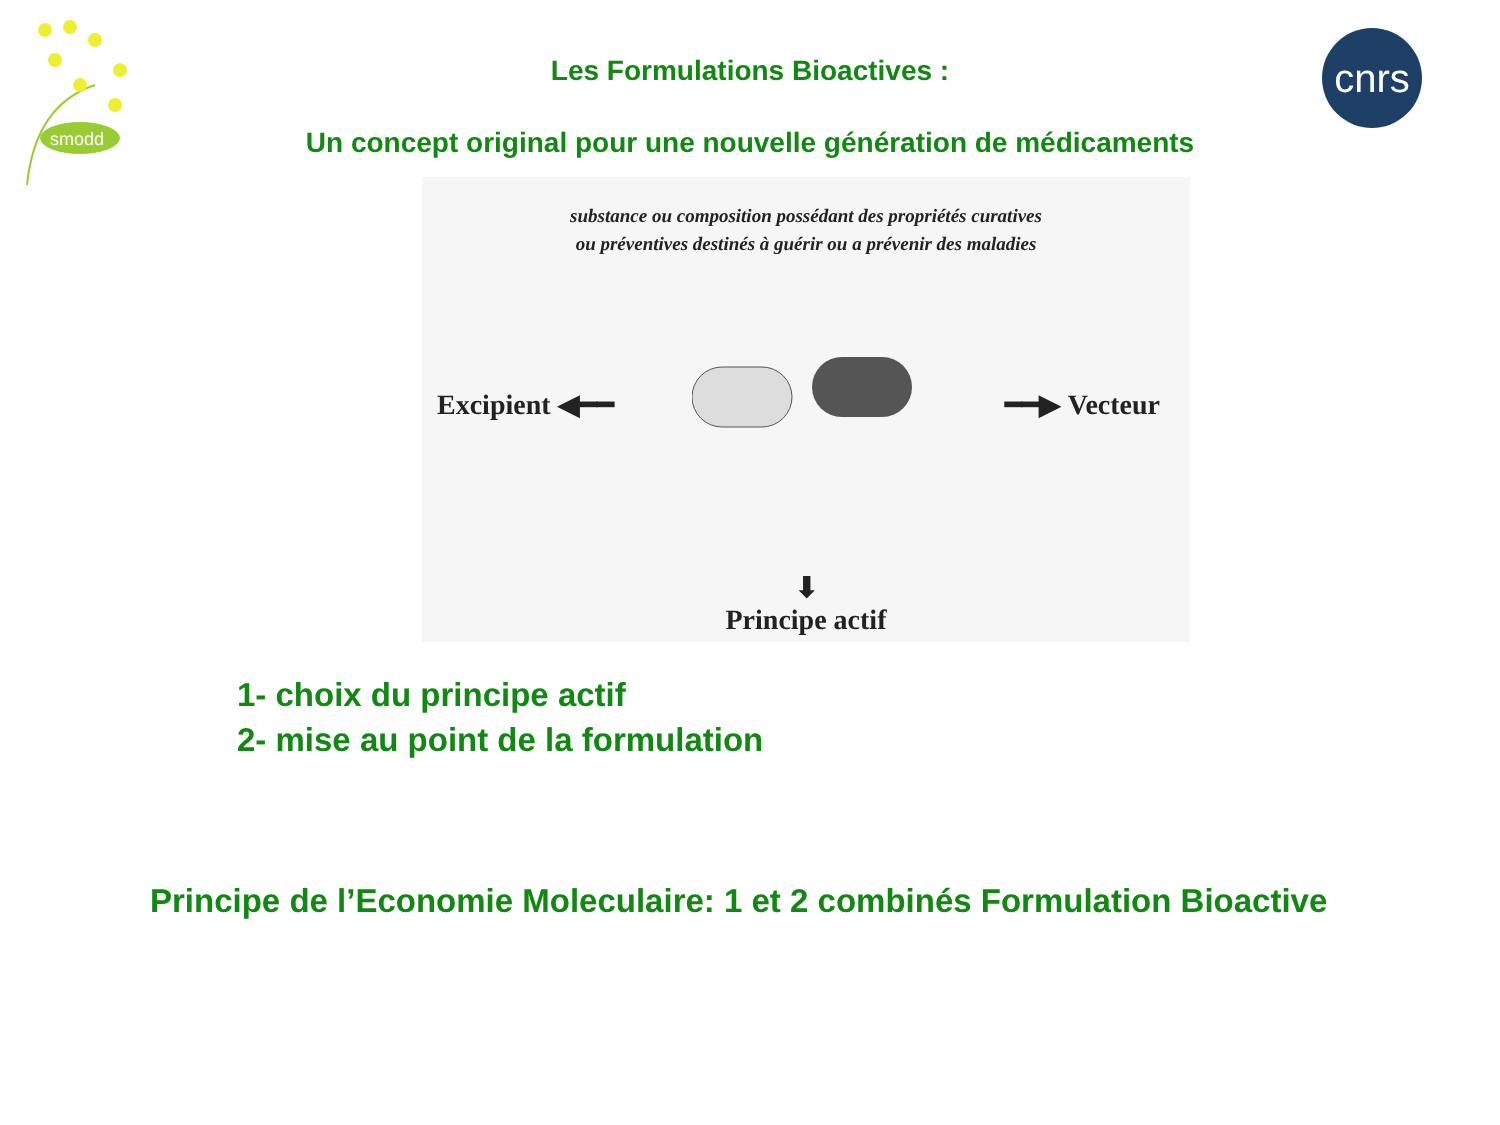smodd
cnrs
Les Formulations Bioactives :
Un concept original pour une nouvelle génération de médicaments
substance ou composition possédant des propriétés curatives
ou préventives destinés à guérir ou a prévenir des maladies
Excipient ◀━━ ━━▶ Vecteur
⬇
Principe actif
1- choix du principe actif
2- mise au point de la formulation
Principe de l’Economie Moleculaire: 1 et 2 combinés Formulation Bioactive